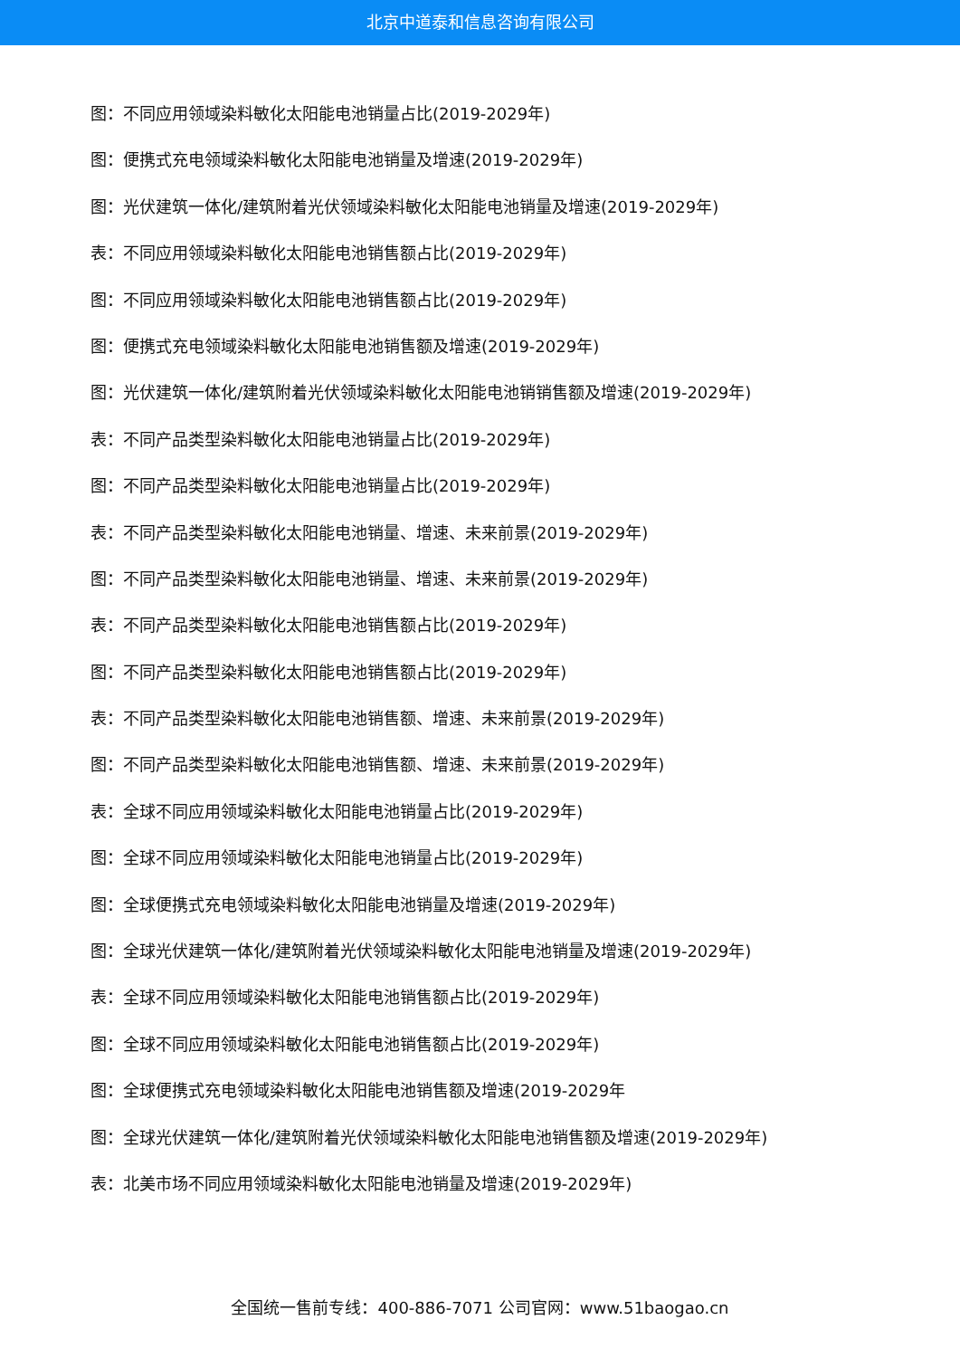北京中道泰和信息咨询有限公司
图：不同应用领域染料敏化太阳能电池销量占比(2019-2029年)
图：便携式充电领域染料敏化太阳能电池销量及增速(2019-2029年)
图：光伏建筑一体化/建筑附着光伏领域染料敏化太阳能电池销量及增速(2019-2029年)
表：不同应用领域染料敏化太阳能电池销售额占比(2019-2029年)
图：不同应用领域染料敏化太阳能电池销售额占比(2019-2029年)
图：便携式充电领域染料敏化太阳能电池销售额及增速(2019-2029年)
图：光伏建筑一体化/建筑附着光伏领域染料敏化太阳能电池销销售额及增速(2019-2029年)
表：不同产品类型染料敏化太阳能电池销量占比(2019-2029年)
图：不同产品类型染料敏化太阳能电池销量占比(2019-2029年)
表：不同产品类型染料敏化太阳能电池销量、增速、未来前景(2019-2029年)
图：不同产品类型染料敏化太阳能电池销量、增速、未来前景(2019-2029年)
表：不同产品类型染料敏化太阳能电池销售额占比(2019-2029年)
图：不同产品类型染料敏化太阳能电池销售额占比(2019-2029年)
表：不同产品类型染料敏化太阳能电池销售额、增速、未来前景(2019-2029年)
图：不同产品类型染料敏化太阳能电池销售额、增速、未来前景(2019-2029年)
表：全球不同应用领域染料敏化太阳能电池销量占比(2019-2029年)
图：全球不同应用领域染料敏化太阳能电池销量占比(2019-2029年)
图：全球便携式充电领域染料敏化太阳能电池销量及增速(2019-2029年)
图：全球光伏建筑一体化/建筑附着光伏领域染料敏化太阳能电池销量及增速(2019-2029年)
表：全球不同应用领域染料敏化太阳能电池销售额占比(2019-2029年)
图：全球不同应用领域染料敏化太阳能电池销售额占比(2019-2029年)
图：全球便携式充电领域染料敏化太阳能电池销售额及增速(2019-2029年
图：全球光伏建筑一体化/建筑附着光伏领域染料敏化太阳能电池销售额及增速(2019-2029年)
表：北美市场不同应用领域染料敏化太阳能电池销量及增速(2019-2029年)
全国统一售前专线：400-886-7071 公司官网：www.51baogao.cn